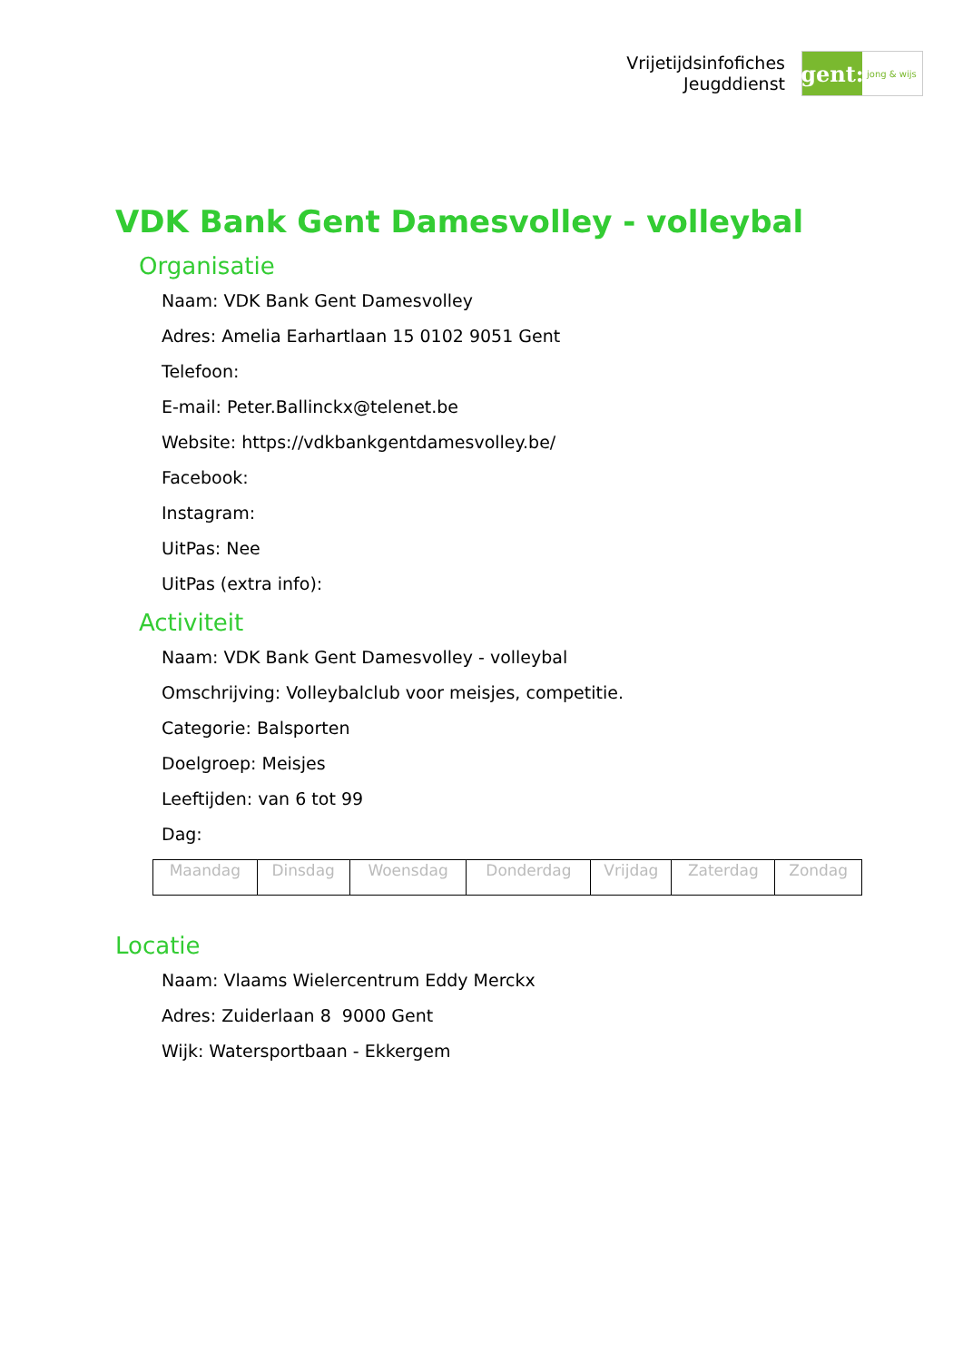Vrijetijdsinfofiches
Jeugddienst
gent:
jong & wijs
VDK Bank Gent Damesvolley - volleybal
Organisatie
Naam: VDK Bank Gent Damesvolley
Adres: Amelia Earhartlaan 15 0102 9051 Gent
Telefoon:
E-mail: Peter.Ballinckx@telenet.be
Website: https://vdkbankgentdamesvolley.be/
Facebook:
Instagram:
UitPas: Nee
UitPas (extra info):
Activiteit
Naam: VDK Bank Gent Damesvolley - volleybal
Omschrijving: Volleybalclub voor meisjes, competitie.
Categorie: Balsporten
Doelgroep: Meisjes
Leeftijden: van 6 tot 99
Dag:
| Maandag | Dinsdag | Woensdag | Donderdag | Vrijdag | Zaterdag | Zondag |
Locatie
Naam: Vlaams Wielercentrum Eddy Merckx
Adres: Zuiderlaan 8 9000 Gent
Wijk: Watersportbaan - Ekkergem